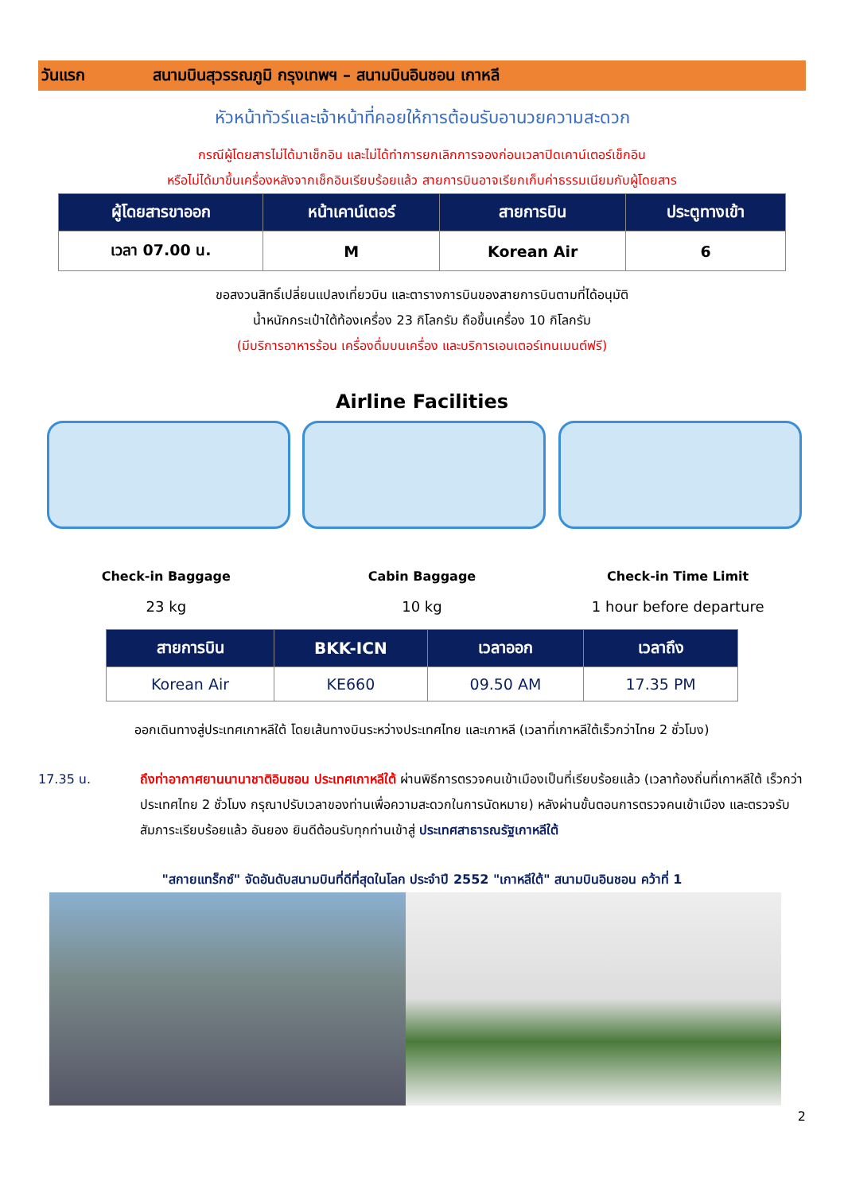วันแรก สนามบินสุวรรณภูมิ กรุงเทพฯ – สนามบินอินชอน เกาหลี
หัวหน้าทัวร์และเจ้าหน้าที่คอยให้การต้อนรับอานวยความสะดวก
กรณีผู้โดยสารไม่ได้มาเช็กอิน และไม่ได้ทำการยกเลิกการจองก่อนเวลาปิดเคาน์เตอร์เช็กอิน
หรือไม่ได้มาขึ้นเครื่องหลังจากเช็กอินเรียบร้อยแล้ว สายการบินอาจเรียกเก็บค่าธรรมเนียมกับผู้โดยสาร
| ผู้โดยสารขาออก | หน้าเคาน์เตอร์ | สายการบิน | ประตูทางเข้า |
| --- | --- | --- | --- |
| เวลา 07.00 น. | M | Korean Air | 6 |
ขอสงวนสิทธิ์เปลี่ยนแปลงเที่ยวบิน และตารางการบินของสายการบินตามที่ได้อนุมัติ
น้ำหนักกระเป๋าใต้ท้องเครื่อง 23 กิโลกรัม ถือขึ้นเครื่อง 10 กิโลกรัม
(มีบริการอาหารร้อน เครื่องดื่มบนเครื่อง และบริการเอนเตอร์เทนเมนต์ฟรี)
Airline Facilities
Check-in Baggage
23 kg
Cabin Baggage
10 kg
Check-in Time Limit
1 hour before departure
| สายการบิน | BKK-ICN | เวลาออก | เวลาถึง |
| --- | --- | --- | --- |
| Korean Air | KE660 | 09.50 AM | 17.35 PM |
ออกเดินทางสู่ประเทศเกาหลีใต้ โดยเส้นทางบินระหว่างประเทศไทย และเกาหลี (เวลาที่เกาหลีใต้เร็วกว่าไทย 2 ชั่วโมง)
17.35 น. ถึงท่าอากาศยานนานาชาติอินชอน ประเทศเกาหลีใต้ ผ่านพิธีการตรวจคนเข้าเมืองเป็นที่เรียบร้อยแล้ว (เวลาท้องถิ่นที่เกาหลีใต้ เร็วกว่าประเทศไทย 2 ชั่วโมง กรุณาปรับเวลาของท่านเพื่อความสะดวกในการนัดหมาย) หลังผ่านขั้นตอนการตรวจคนเข้าเมือง และตรวจรับสัมภาระเรียบร้อยแล้ว อันยอง ยินดีต้อนรับทุกท่านเข้าสู่ ประเทศสาธารณรัฐเกาหลีใต้
"สกายแทร็กซ์" จัดอันดับสนามบินที่ดีที่สุดในโลก ประจำปี 2552 "เกาหลีใต้" สนามบินอินชอน คว้าที่ 1
2